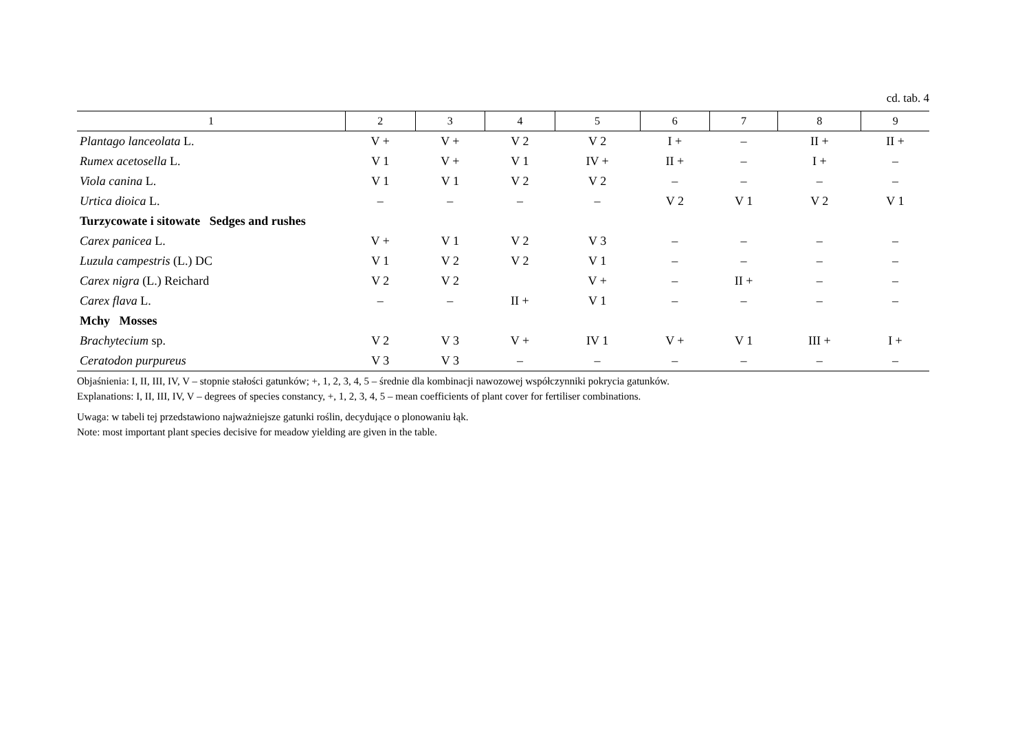cd. tab. 4
| 1 | 2 | 3 | 4 | 5 | 6 | 7 | 8 | 9 |
| --- | --- | --- | --- | --- | --- | --- | --- | --- |
| Plantago lanceolata L. | V + | V + | V 2 | V 2 | I + | – | II + | II + |
| Rumex acetosella L. | V 1 | V + | V 1 | IV + | II + | – | I + | – |
| Viola canina L. | V 1 | V 1 | V 2 | V 2 | – | – | – | – |
| Urtica dioica L. | – | – | – | – | V 2 | V 1 | V 2 | V 1 |
| Turzycowate i sitowate Sedges and rushes | | | | | | | | |
| Carex panicea L. | V + | V 1 | V 2 | V 3 | – | – | – | – |
| Luzula campestris (L.) DC | V 1 | V 2 | V 2 | V 1 | – | – | – | – |
| Carex nigra (L.) Reichard | V 2 | V 2 | | V + | – | II + | – | – |
| Carex flava L. | – | – | II + | V 1 | – | – | – | – |
| Mchy Mosses | | | | | | | | |
| Brachytecium sp. | V 2 | V 3 | V + | IV 1 | V + | V 1 | III + | I + |
| Ceratodon purpureus | V 3 | V 3 | – | – | – | – | – | – |
Objaśnienia: I, II, III, IV, V – stopnie stałości gatunków; +, 1, 2, 3, 4, 5 – średnie dla kombinacji nawozowej współczynniki pokrycia gatunków.
Explanations: I, II, III, IV, V – degrees of species constancy, +, 1, 2, 3, 4, 5 – mean coefficients of plant cover for fertiliser combinations.
Uwaga: w tabeli tej przedstawiono najważniejsze gatunki roślin, decydujące o plonowaniu łąk.
Note: most important plant species decisive for meadow yielding are given in the table.